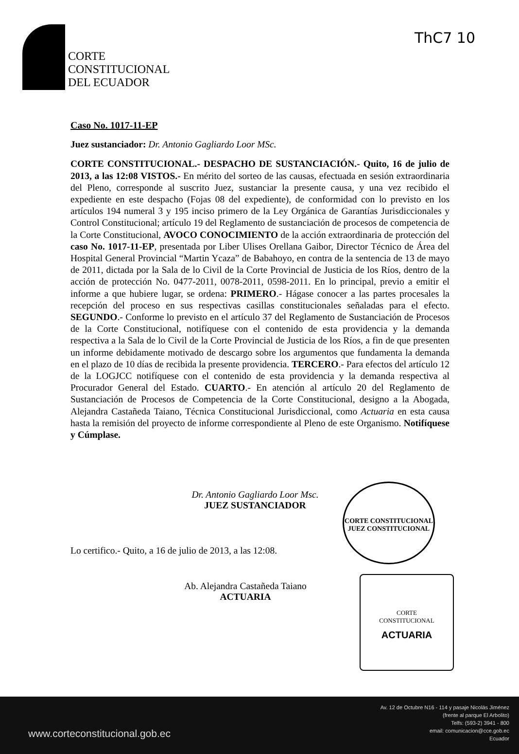ThC7 10
CORTE
CONSTITUCIONAL
DEL ECUADOR
Caso No. 1017-11-EP
Juez sustanciador: Dr. Antonio Gagliardo Loor MSc.
CORTE CONSTITUCIONAL.- DESPACHO DE SUSTANCIACIÓN.- Quito, 16 de julio de 2013, a las 12:08 VISTOS.- En mérito del sorteo de las causas, efectuada en sesión extraordinaria del Pleno, corresponde al suscrito Juez, sustanciar la presente causa, y una vez recibido el expediente en este despacho (Fojas 08 del expediente), de conformidad con lo previsto en los artículos 194 numeral 3 y 195 inciso primero de la Ley Orgánica de Garantías Jurisdiccionales y Control Constitucional; artículo 19 del Reglamento de sustanciación de procesos de competencia de la Corte Constitucional, AVOCO CONOCIMIENTO de la acción extraordinaria de protección del caso No. 1017-11-EP, presentada por Liber Ulises Orellana Gaibor, Director Técnico de Área del Hospital General Provincial “Martin Ycaza” de Babahoyo, en contra de la sentencia de 13 de mayo de 2011, dictada por la Sala de lo Civil de la Corte Provincial de Justicia de los Ríos, dentro de la acción de protección No. 0477-2011, 0078-2011, 0598-2011. En lo principal, previo a emitir el informe a que hubiere lugar, se ordena: PRIMERO.- Hágase conocer a las partes procesales la recepción del proceso en sus respectivas casillas constitucionales señaladas para el efecto. SEGUNDO.- Conforme lo previsto en el artículo 37 del Reglamento de Sustanciación de Procesos de la Corte Constitucional, notifíquese con el contenido de esta providencia y la demanda respectiva a la Sala de lo Civil de la Corte Provincial de Justicia de los Ríos, a fin de que presenten un informe debidamente motivado de descargo sobre los argumentos que fundamenta la demanda en el plazo de 10 días de recibida la presente providencia. TERCERO.- Para efectos del artículo 12 de la LOGJCC notifíquese con el contenido de esta providencia y la demanda respectiva al Procurador General del Estado. CUARTO.- En atención al artículo 20 del Reglamento de Sustanciación de Procesos de Competencia de la Corte Constitucional, designo a la Abogada, Alejandra Castañeda Taiano, Técnica Constitucional Jurisdiccional, como Actuaria en esta causa hasta la remisión del proyecto de informe correspondiente al Pleno de este Organismo. Notifíquese y Cúmplase.
Dr. Antonio Gagliardo Loor Msc.
JUEZ SUSTANCIADOR
Lo certifico.- Quito, a 16 de julio de 2013, a las 12:08.
Ab. Alejandra Castañeda Taiano
ACTUARIA
CORTE CONSTITUCIONAL
JUEZ CONSTITUCIONAL
CORTE
CONSTITUCIONAL
ACTUARIA
www.corteconstitucional.gob.ec
Av. 12 de Octubre N16 - 114 y pasaje Nicolás Jiménez
(frente al parque El Arbolito)
Telfs: (593-2) 3941 - 800
email: comunicacion@cce.gob.ec
Ecuador